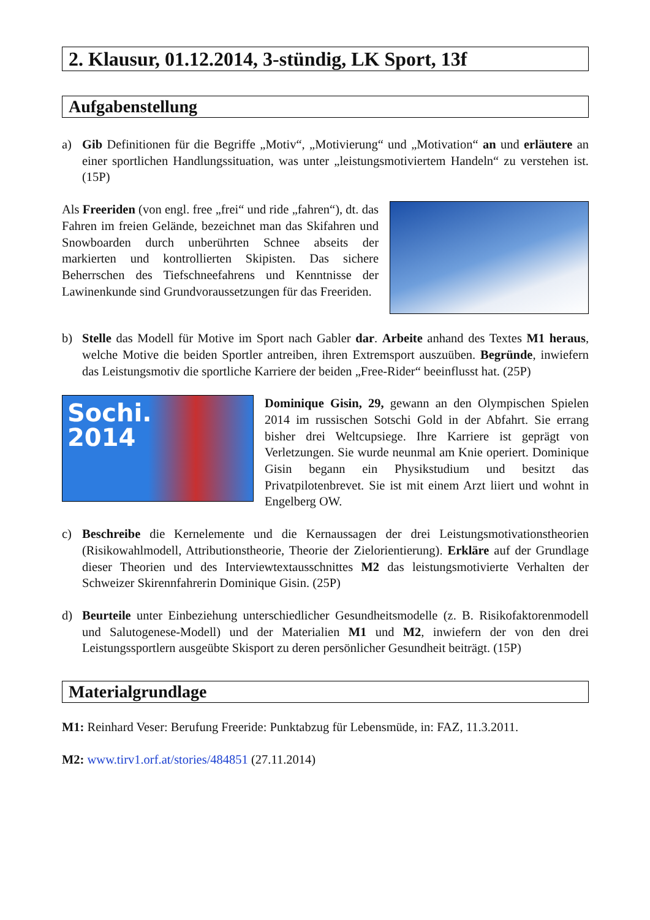2. Klausur, 01.12.2014, 3-stündig, LK Sport, 13f
Aufgabenstellung
a) Gib Definitionen für die Begriffe „Motiv“, „Motivierung“ und „Motivation“ an und erläutere an einer sportlichen Handlungssituation, was unter „leistungsmotiviertem Handeln“ zu verstehen ist. (15P)
Als Freeriden (von engl. free „frei“ und ride „fahren“), dt. das Fahren im freien Gelände, bezeichnet man das Skifahren und Snowboarden durch unberührten Schnee abseits der markierten und kontrollierten Skipisten. Das sichere Beherrschen des Tiefschneefahrens und Kenntnisse der Lawinenkunde sind Grundvoraussetzungen für das Freeriden.
b) Stelle das Modell für Motive im Sport nach Gabler dar. Arbeite anhand des Textes M1 heraus, welche Motive die beiden Sportler antreiben, ihren Extremsport auszuüben. Begründe, inwiefern das Leistungsmotiv die sportliche Karriere der beiden „Free-Rider“ beeinflusst hat. (25P)
Sochi.
2014
Dominique Gisin, 29, gewann an den Olympischen Spielen 2014 im russischen Sotschi Gold in der Abfahrt. Sie errang bisher drei Weltcupsiege. Ihre Karriere ist geprägt von Verletzungen. Sie wurde neunmal am Knie operiert. Dominique Gisin begann ein Physikstudium und besitzt das Privatpilotenbrevet. Sie ist mit einem Arzt liiert und wohnt in Engelberg OW.
c) Beschreibe die Kernelemente und die Kernaussagen der drei Leistungsmotivationstheorien (Risikowahlmodell, Attributionstheorie, Theorie der Zielorientierung). Erkläre auf der Grundlage dieser Theorien und des Interviewtextausschnittes M2 das leistungsmotivierte Verhalten der Schweizer Skirennfahrerin Dominique Gisin. (25P)
d) Beurteile unter Einbeziehung unterschiedlicher Gesundheitsmodelle (z. B. Risikofaktorenmodell und Salutogenese-Modell) und der Materialien M1 und M2, inwiefern der von den drei Leistungssportlern ausgeübte Skisport zu deren persönlicher Gesundheit beiträgt. (15P)
Materialgrundlage
M1: Reinhard Veser: Berufung Freeride: Punktabzug für Lebensmüde, in: FAZ, 11.3.2011.
M2: www.tirv1.orf.at/stories/484851 (27.11.2014)